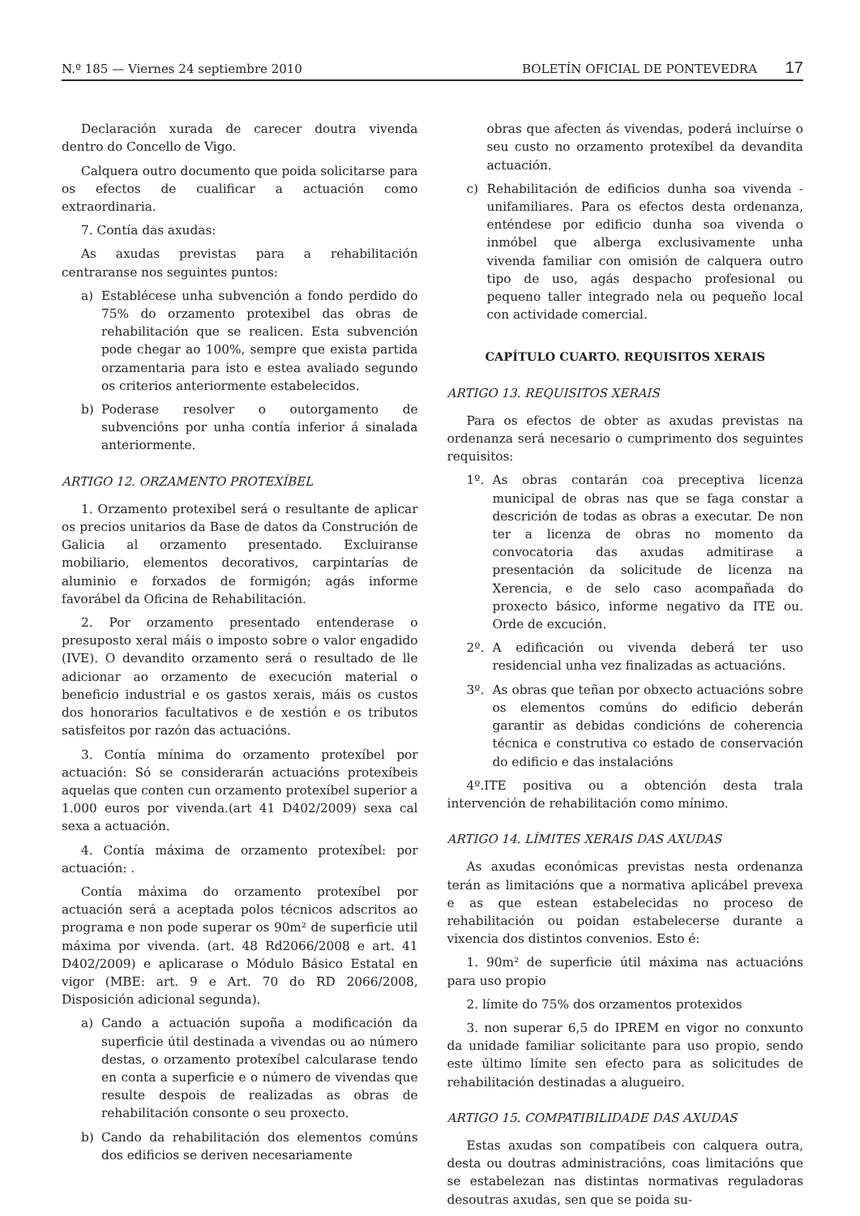N.º 185 — Viernes 24 septiembre 2010
BOLETÍN OFICIAL DE PONTEVEDRA 17
Declaración xurada de carecer doutra vivenda dentro do Concello de Vigo.
Calquera outro documento que poida solicitarse para os efectos de cualificar a actuación como extraordinaria.
7. Contía das axudas:
As axudas previstas para a rehabilitación centraranse nos seguintes puntos:
a) Establécese unha subvención a fondo perdido do 75% do orzamento protexibel das obras de rehabilitación que se realicen. Esta subvención pode chegar ao 100%, sempre que exista partida orzamentaria para isto e estea avaliado segundo os criterios anteriormente estabelecidos.
b) Poderase resolver o outorgamento de subvencións por unha contía inferior á sinalada anteriormente.
ARTIGO 12. ORZAMENTO PROTEXÍBEL
1. Orzamento protexibel será o resultante de aplicar os precios unitarios da Base de datos da Construción de Galicia al orzamento presentado. Excluiranse mobiliario, elementos decorativos, carpintarías de aluminio e forxados de formigón; agás informe favorábel da Oficina de Rehabilitación.
2. Por orzamento presentado entenderase o presuposto xeral máis o imposto sobre o valor engadido (IVE). O devandito orzamento será o resultado de lle adicionar ao orzamento de execución material o beneficio industrial e os gastos xerais, máis os custos dos honorarios facultativos e de xestión e os tributos satisfeitos por razón das actuacións.
3. Contía mínima do orzamento protexíbel por actuación: Só se considerarán actuacións protexíbeis aquelas que conten cun orzamento protexíbel superior a 1.000 euros por vivenda.(art 41 D402/2009) sexa cal sexa a actuación.
4. Contía máxima de orzamento protexíbel: por actuación: .
Contía máxima do orzamento protexíbel por actuación será a aceptada polos técnicos adscritos ao programa e non pode superar os 90m² de superficie util máxima por vivenda. (art. 48 Rd2066/2008 e art. 41 D402/2009) e aplicarase o Módulo Básico Estatal en vigor (MBE: art. 9 e Art. 70 do RD 2066/2008, Disposición adicional segunda).
a) Cando a actuación supoña a modificación da superficie útil destinada a vivendas ou ao número destas, o orzamento protexíbel calcularase tendo en conta a superficie e o número de vivendas que resulte despois de realizadas as obras de rehabilitación consonte o seu proxecto.
b) Cando da rehabilitación dos elementos comúns dos edificios se deriven necesariamente
obras que afecten ás vivendas, poderá incluírse o seu custo no orzamento protexíbel da devandita actuación.
c) Rehabilitación de edificios dunha soa vivenda -unifamiliares. Para os efectos desta ordenanza, enténdese por edificio dunha soa vivenda o inmóbel que alberga exclusivamente unha vivenda familiar con omisión de calquera outro tipo de uso, agás despacho profesional ou pequeno taller integrado nela ou pequeño local con actividade comercial.
CAPÍTULO CUARTO. REQUISITOS XERAIS
ARTIGO 13. REQUISITOS XERAIS
Para os efectos de obter as axudas previstas na ordenanza será necesario o cumprimento dos seguintes requisitos:
1º. As obras contarán coa preceptiva licenza municipal de obras nas que se faga constar a descrición de todas as obras a executar. De non ter a licenza de obras no momento da convocatoria das axudas admitirase a presentación da solicitude de licenza na Xerencia, e de selo caso acompañada do proxecto básico, informe negativo da ITE ou. Orde de excución.
2º. A edificación ou vivenda deberá ter uso residencial unha vez finalizadas as actuacións.
3º. As obras que teñan por obxecto actuacións sobre os elementos comúns do edificio deberán garantir as debidas condicións de coherencia técnica e construtiva co estado de conservación do edificio e das instalacións
4º.ITE positiva ou a obtención desta trala intervención de rehabilitación como mínimo.
ARTIGO 14. LÍMITES XERAIS DAS AXUDAS
As axudas económicas previstas nesta ordenanza terán as limitacións que a normativa aplicábel prevexa e as que estean estabelecidas no proceso de rehabilitación ou poidan estabelecerse durante a vixencia dos distintos convenios. Esto é:
1. 90m² de superficie útil máxima nas actuacións para uso propio
2. límite do 75% dos orzamentos protexidos
3. non superar 6,5 do IPREM en vigor no conxunto da unidade familiar solicitante para uso propio, sendo este último límite sen efecto para as solicitudes de rehabilitación destinadas a alugueiro.
ARTIGO 15. COMPATIBILIDADE DAS AXUDAS
Estas axudas son compatíbeis con calquera outra, desta ou doutras administracións, coas limitacións que se estabelezan nas distintas normativas reguladoras desoutras axudas, sen que se poida su-